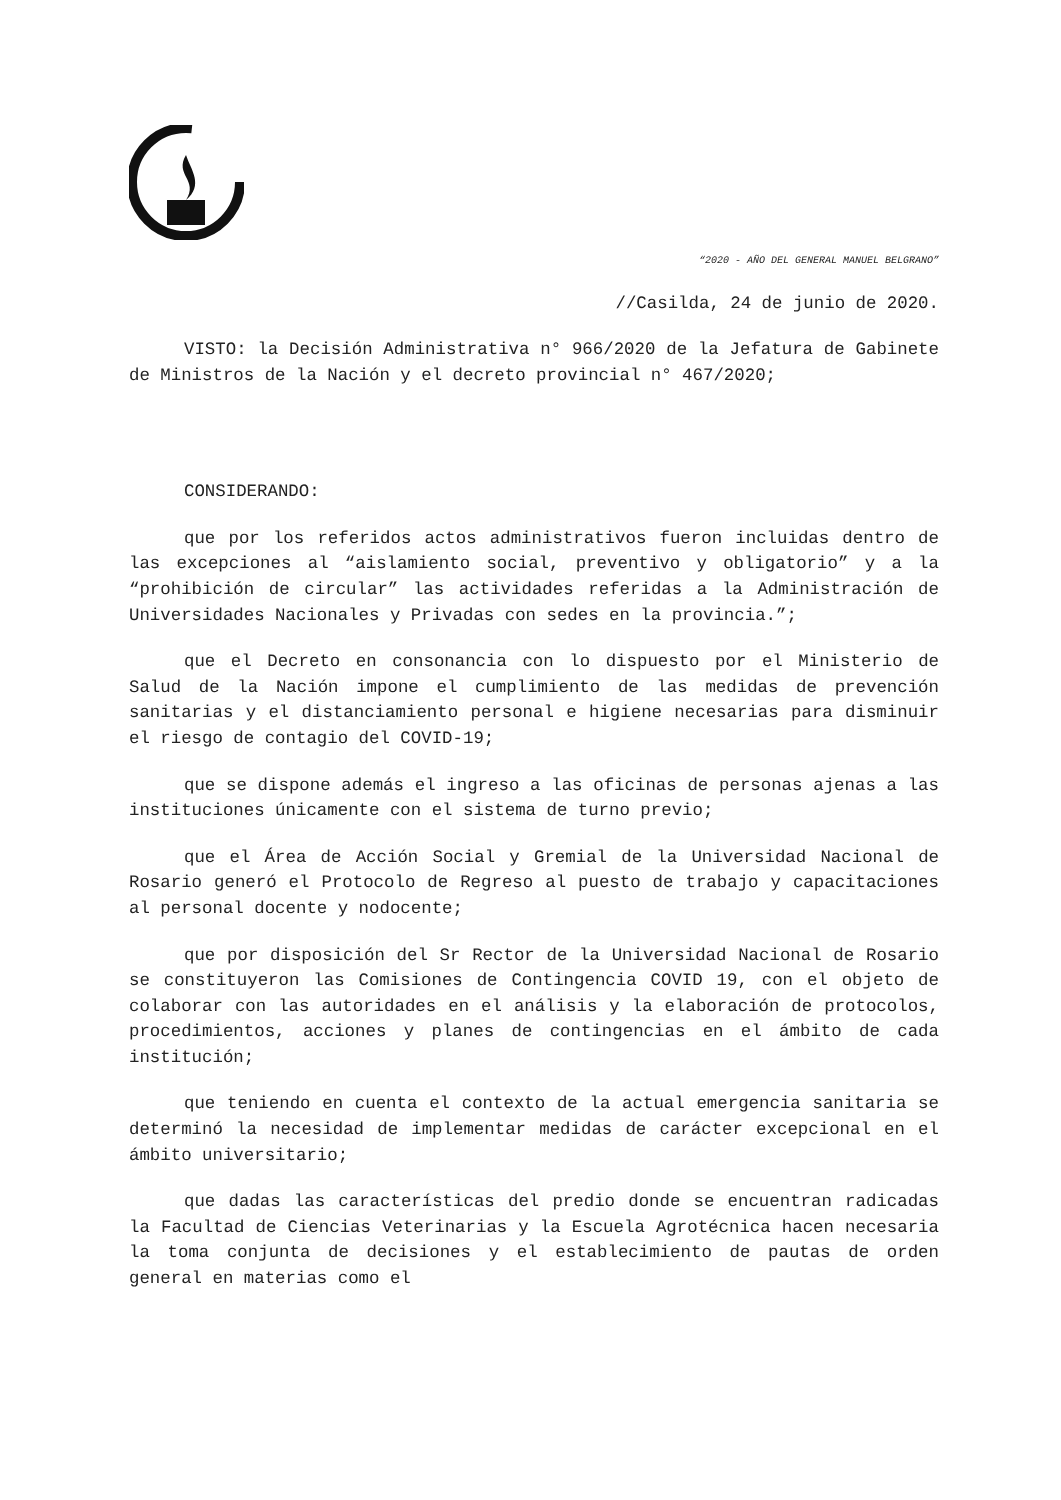“2020 - AÑO DEL GENERAL MANUEL BELGRANO”
//Casilda, 24 de junio de 2020.
VISTO: la Decisión Administrativa n° 966/2020 de la Jefatura de Gabinete de Ministros de la Nación y el decreto provincial n° 467/2020;
CONSIDERANDO:
que por los referidos actos administrativos fueron incluidas dentro de las excepciones al “aislamiento social, preventivo y obligatorio” y a la “prohibición de circular” las actividades referidas a la Administración de Universidades Nacionales y Privadas con sedes en la provincia.”;
que el Decreto en consonancia con lo dispuesto por el Ministerio de Salud de la Nación impone el cumplimiento de las medidas de prevención sanitarias y el distanciamiento personal e higiene necesarias para disminuir el riesgo de contagio del COVID-19;
que se dispone además el ingreso a las oficinas de personas ajenas a las instituciones únicamente con el sistema de turno previo;
que el Área de Acción Social y Gremial de la Universidad Nacional de Rosario generó el Protocolo de Regreso al puesto de trabajo y capacitaciones al personal docente y nodocente;
que por disposición del Sr Rector de la Universidad Nacional de Rosario se constituyeron las Comisiones de Contingencia COVID 19, con el objeto de colaborar con las autoridades en el análisis y la elaboración de protocolos, procedimientos, acciones y planes de contingencias en el ámbito de cada institución;
que teniendo en cuenta el contexto de la actual emergencia sanitaria se determinó la necesidad de implementar medidas de carácter excepcional en el ámbito universitario;
que dadas las características del predio donde se encuentran radicadas la Facultad de Ciencias Veterinarias y la Escuela Agrotécnica hacen necesaria la toma conjunta de decisiones y el establecimiento de pautas de orden general en materias como el